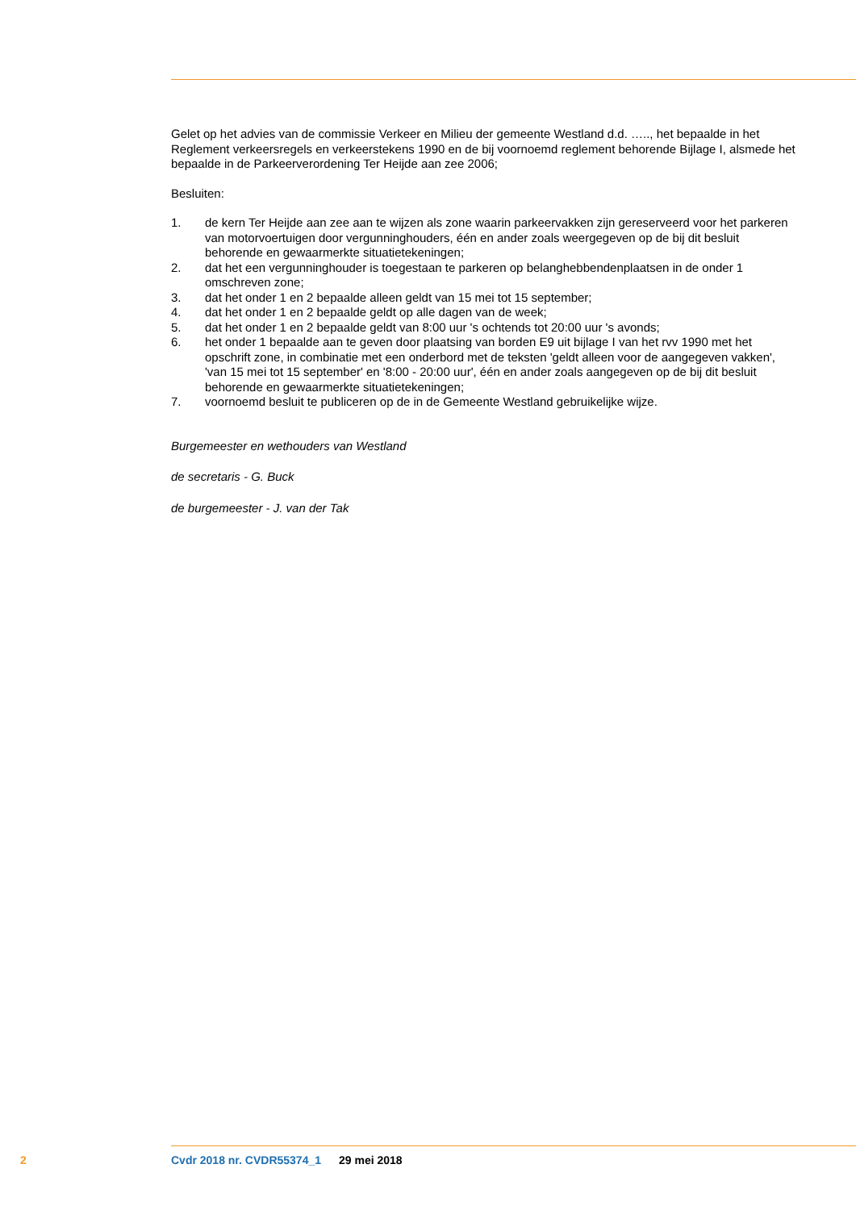Gelet op het advies van de commissie Verkeer en Milieu der gemeente Westland d.d. ….., het bepaalde in het Reglement verkeersregels en verkeerstekens 1990 en de bij voornoemd reglement behorende Bijlage I, alsmede het bepaalde in de Parkeerverordening Ter Heijde aan zee 2006;
Besluiten:
1. de kern Ter Heijde aan zee aan te wijzen als zone waarin parkeervakken zijn gereserveerd voor het parkeren van motorvoertuigen door vergunninghouders, één en ander zoals weergegeven op de bij dit besluit behorende en gewaarmerkte situatietekeningen;
2. dat het een vergunninghouder is toegestaan te parkeren op belanghebbendenplaatsen in de onder 1 omschreven zone;
3. dat het onder 1 en 2 bepaalde alleen geldt van 15 mei tot 15 september;
4. dat het onder 1 en 2 bepaalde geldt op alle dagen van de week;
5. dat het onder 1 en 2 bepaalde geldt van 8:00 uur 's ochtends tot 20:00 uur 's avonds;
6. het onder 1 bepaalde aan te geven door plaatsing van borden E9 uit bijlage I van het rvv 1990 met het opschrift zone, in combinatie met een onderbord met de teksten 'geldt alleen voor de aangegeven vakken', 'van 15 mei tot 15 september' en '8:00 - 20:00 uur', één en ander zoals aangegeven op de bij dit besluit behorende en gewaarmerkte situatietekeningen;
7. voornoemd besluit te publiceren op de in de Gemeente Westland gebruikelijke wijze.
Burgemeester en wethouders van Westland
de secretaris - G. Buck
de burgemeester - J. van der Tak
2 Cvdr 2018 nr. CVDR55374_1 29 mei 2018